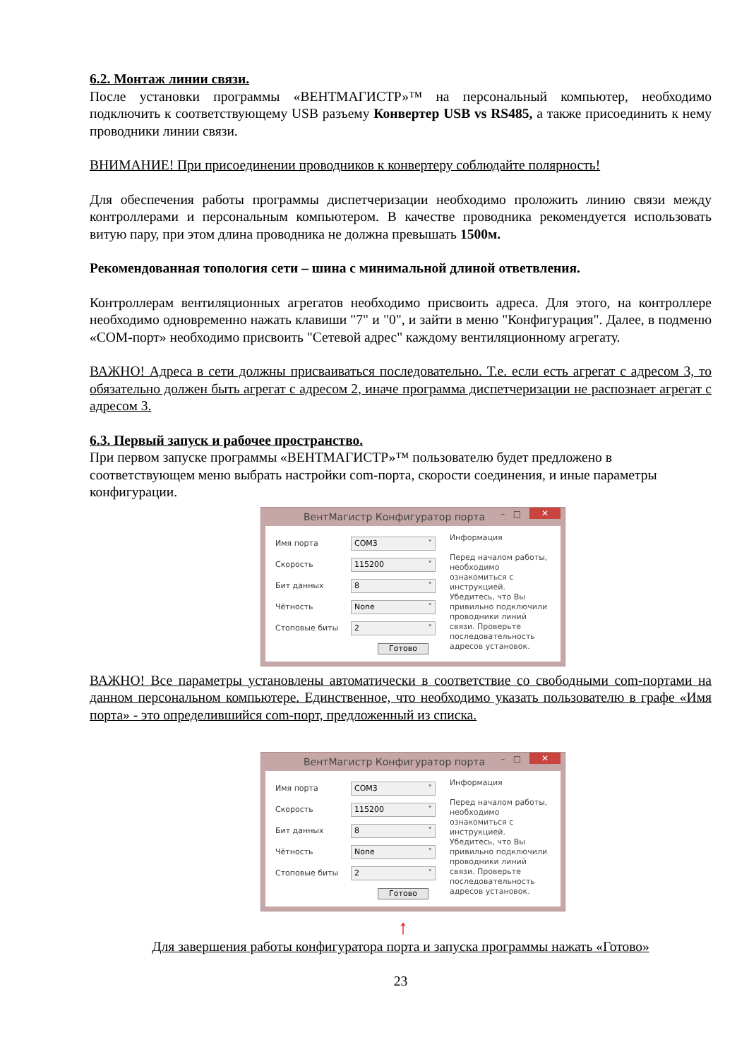6.2. Монтаж линии связи.
После установки программы «ВЕНТМАГИСТР»™ на персональный компьютер, необходимо подключить к соответствующему USB разъему Конвертер USB vs RS485, а также присоединить к нему проводники линии связи.
ВНИМАНИЕ! При присоединении проводников к конвертеру соблюдайте полярность!
Для обеспечения работы программы диспетчеризации необходимо проложить линию связи между контроллерами и персональным компьютером. В качестве проводника рекомендуется использовать витую пару, при этом длина проводника не должна превышать 1500м.
Рекомендованная топология сети – шина с минимальной длиной ответвления.
Контроллерам вентиляционных агрегатов необходимо присвоить адреса. Для этого, на контроллере необходимо одновременно нажать клавиши "7" и "0", и зайти в меню "Конфигурация". Далее, в подменю «COM-порт» необходимо присвоить "Сетевой адрес" каждому вентиляционному агрегату.
ВАЖНО! Адреса в сети должны присваиваться последовательно. Т.е. если есть агрегат с адресом 3, то обязательно должен быть агрегат с адресом 2, иначе программа диспетчеризации не распознает агрегат с адресом 3.
6.3. Первый запуск и рабочее пространство.
При первом запуске программы «ВЕНТМАГИСТР»™ пользователю будет предложено в соответствующем меню выбрать настройки com-порта, скорости соединения, и иные параметры конфигурации.
ВентМагистр Конфигуратор порта – □ ✕
Имя порта COM3
Скорость 115200
Бит данных 8
Чётность None
Стоповые биты 2
Готово
Информация
Перед началом работы, необходимо ознакомиться с инструкцией. Убедитесь, что Вы привильно подключили проводники линий связи. Проверьте последовательность адресов установок.
ВАЖНО! Все параметры установлены автоматически в соответствие со свободными com-портами на данном персональном компьютере. Единственное, что необходимо указать пользователю в графе «Имя порта» - это определившийся com-порт, предложенный из списка.
ВентМагистр Конфигуратор порта – □ ✕
Имя порта COM3
Скорость 115200
Бит данных 8
Чётность None
Стоповые биты 2
Готово
Информация
Перед началом работы, необходимо ознакомиться с инструкцией. Убедитесь, что Вы привильно подключили проводники линий связи. Проверьте последовательность адресов установок.
↑
Для завершения работы конфигуратора порта и запуска программы нажать «Готово»
23